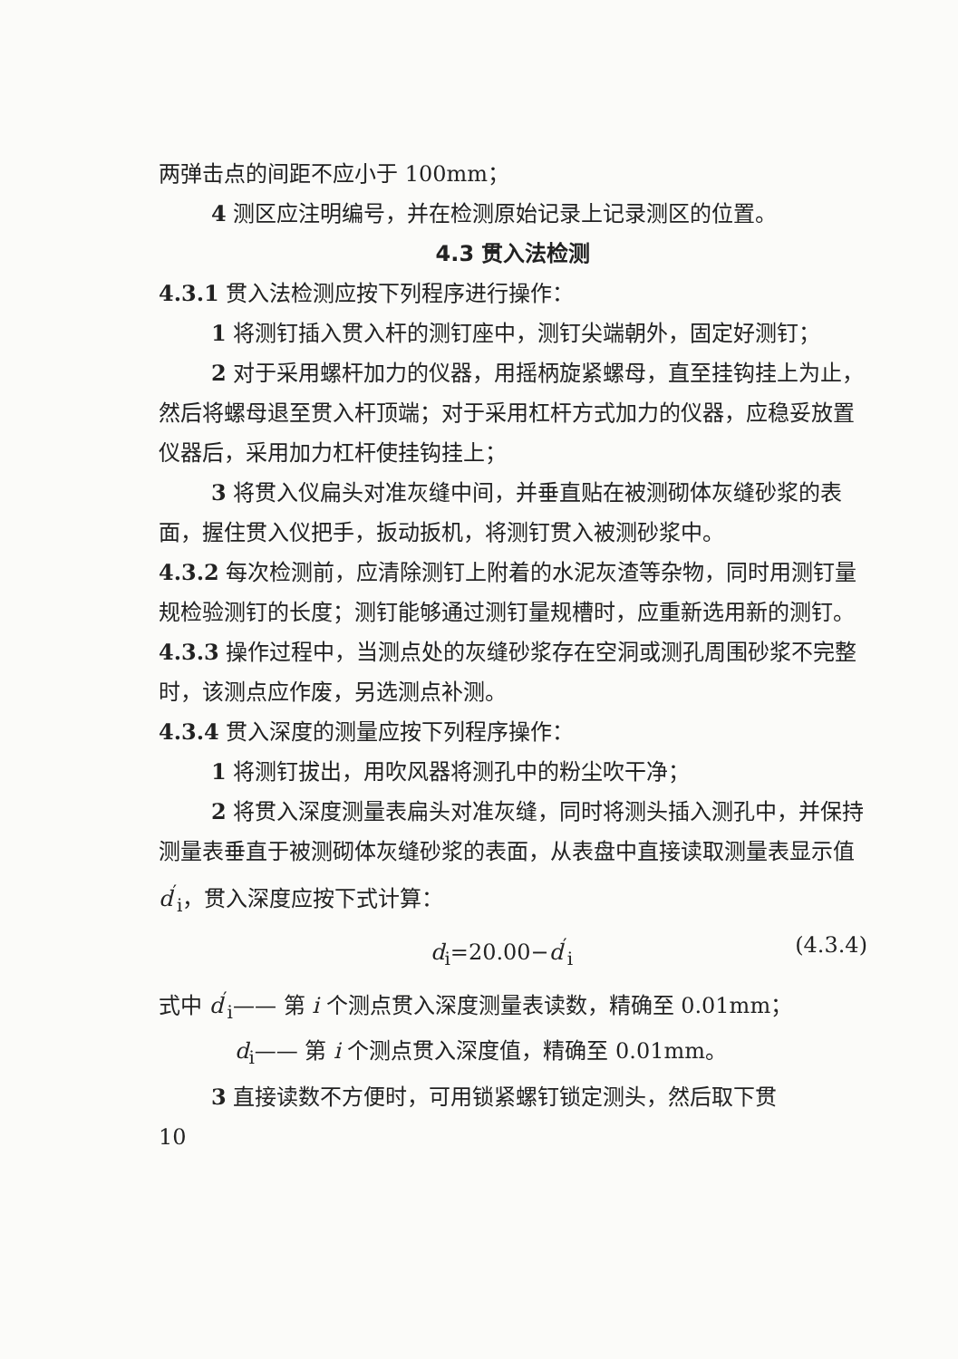两弹击点的间距不应小于 100mm；
4 测区应注明编号，并在检测原始记录上记录测区的位置。
4.3 贯入法检测
4.3.1 贯入法检测应按下列程序进行操作：
1 将测钉插入贯入杆的测钉座中，测钉尖端朝外，固定好测钉；
2 对于采用螺杆加力的仪器，用摇柄旋紧螺母，直至挂钩挂上为止，然后将螺母退至贯入杆顶端；对于采用杠杆方式加力的仪器，应稳妥放置仪器后，采用加力杠杆使挂钩挂上；
3 将贯入仪扁头对准灰缝中间，并垂直贴在被测砌体灰缝砂浆的表面，握住贯入仪把手，扳动扳机，将测钉贯入被测砂浆中。
4.3.2 每次检测前，应清除测钉上附着的水泥灰渣等杂物，同时用测钉量规检验测钉的长度；测钉能够通过测钉量规槽时，应重新选用新的测钉。
4.3.3 操作过程中，当测点处的灰缝砂浆存在空洞或测孔周围砂浆不完整时，该测点应作废，另选测点补测。
4.3.4 贯入深度的测量应按下列程序操作：
1 将测钉拔出，用吹风器将测孔中的粉尘吹干净；
2 将贯入深度测量表扁头对准灰缝，同时将测头插入测孔中，并保持测量表垂直于被测砌体灰缝砂浆的表面，从表盘中直接读取测量表显示值 d<sup>′</sup><sub>i</sub>，贯入深度应按下式计算：
d<sub>i</sub>=20.00−d<sup>′</sup><sub>i</sub> (4.3.4)
式中 d<sup>′</sup><sub>i</sub>—— 第 i 个测点贯入深度测量表读数，精确至 0.01mm；
d<sub>i</sub>—— 第 i 个测点贯入深度值，精确至 0.01mm。
3 直接读数不方便时，可用锁紧螺钉锁定测头，然后取下贯
10